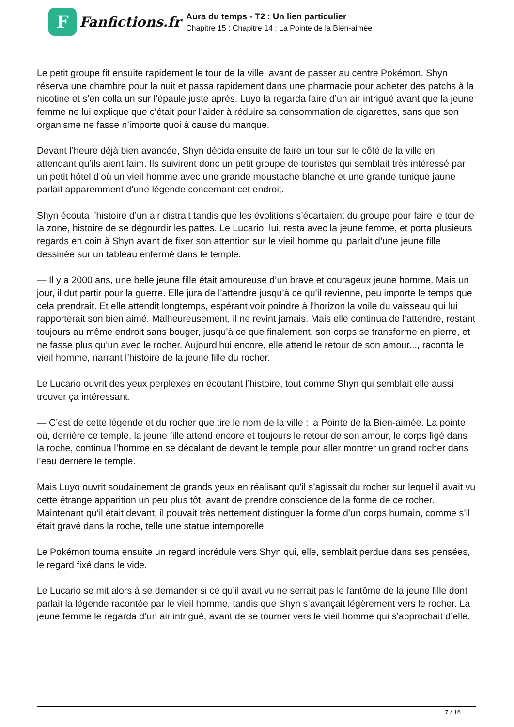F
Fanfictions.fr
Aura du temps - T2 : Un lien particulier
Chapitre 15 : Chapitre 14 : La Pointe de la Bien-aimée
Le petit groupe fit ensuite rapidement le tour de la ville, avant de passer au centre Pokémon. Shyn réserva une chambre pour la nuit et passa rapidement dans une pharmacie pour acheter des patchs à la nicotine et s’en colla un sur l’épaule juste après. Luyo la regarda faire d’un air intrigué avant que la jeune femme ne lui explique que c’était pour l’aider à réduire sa consommation de cigarettes, sans que son organisme ne fasse n’importe quoi à cause du manque.
Devant l’heure déjà bien avancée, Shyn décida ensuite de faire un tour sur le côté de la ville en attendant qu’ils aient faim. Ils suivirent donc un petit groupe de touristes qui semblait très intéressé par un petit hôtel d’où un vieil homme avec une grande moustache blanche et une grande tunique jaune parlait apparemment d’une légende concernant cet endroit.
Shyn écouta l’histoire d’un air distrait tandis que les évolitions s’écartaient du groupe pour faire le tour de la zone, histoire de se dégourdir les pattes. Le Lucario, lui, resta avec la jeune femme, et porta plusieurs regards en coin à Shyn avant de fixer son attention sur le vieil homme qui parlait d’une jeune fille dessinée sur un tableau enfermé dans le temple.
— Il y a 2000 ans, une belle jeune fille était amoureuse d’un brave et courageux jeune homme. Mais un jour, il dut partir pour la guerre. Elle jura de l’attendre jusqu’à ce qu’il revienne, peu importe le temps que cela prendrait. Et elle attendit longtemps, espérant voir poindre à l’horizon la voile du vaisseau qui lui rapporterait son bien aimé. Malheureusement, il ne revint jamais. Mais elle continua de l’attendre, restant toujours au même endroit sans bouger, jusqu’à ce que finalement, son corps se transforme en pierre, et ne fasse plus qu’un avec le rocher. Aujourd’hui encore, elle attend le retour de son amour..., raconta le vieil homme, narrant l’histoire de la jeune fille du rocher.
Le Lucario ouvrit des yeux perplexes en écoutant l’histoire, tout comme Shyn qui semblait elle aussi trouver ça intéressant.
— C’est de cette légende et du rocher que tire le nom de la ville : la Pointe de la Bien-aimée. La pointe où, derrière ce temple, la jeune fille attend encore et toujours le retour de son amour, le corps figé dans la roche, continua l’homme en se décalant de devant le temple pour aller montrer un grand rocher dans l’eau derrière le temple.
Mais Luyo ouvrit soudainement de grands yeux en réalisant qu’il s’agissait du rocher sur lequel il avait vu cette étrange apparition un peu plus tôt, avant de prendre conscience de la forme de ce rocher. Maintenant qu’il était devant, il pouvait très nettement distinguer la forme d’un corps humain, comme s’il était gravé dans la roche, telle une statue intemporelle.
Le Pokémon tourna ensuite un regard incrédule vers Shyn qui, elle, semblait perdue dans ses pensées, le regard fixé dans le vide.
Le Lucario se mit alors à se demander si ce qu’il avait vu ne serrait pas le fantôme de la jeune fille dont parlait la légende racontée par le vieil homme, tandis que Shyn s’avançait légèrement vers le rocher. La jeune femme le regarda d’un air intrigué, avant de se tourner vers le vieil homme qui s’approchait d’elle.
7 / 16